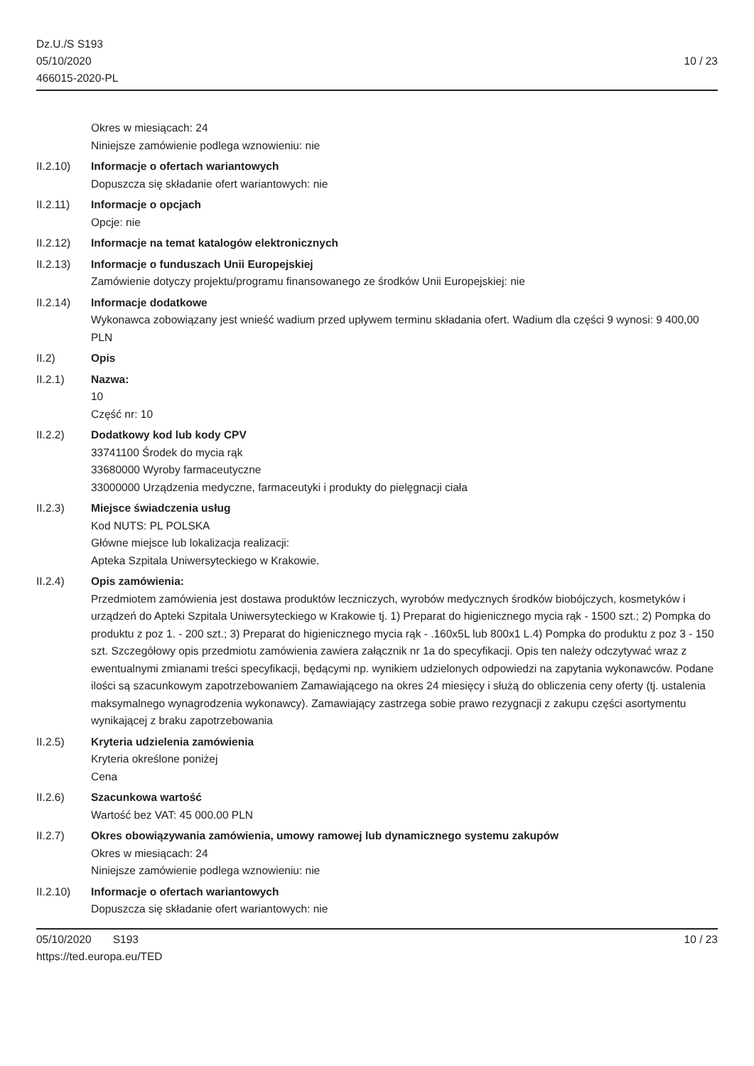Dz.U./S S193
05/10/2020
466015-2020-PL
10 / 23
Okres w miesiącach: 24
Niniejsze zamówienie podlega wznowieniu: nie
II.2.10) Informacje o ofertach wariantowych
Dopuszcza się składanie ofert wariantowych: nie
II.2.11) Informacje o opcjach
Opcje: nie
II.2.12) Informacje na temat katalogów elektronicznych
II.2.13) Informacje o funduszach Unii Europejskiej
Zamówienie dotyczy projektu/programu finansowanego ze środków Unii Europejskiej: nie
II.2.14) Informacje dodatkowe
Wykonawca zobowiązany jest wnieść wadium przed upływem terminu składania ofert. Wadium dla części 9 wynosi: 9 400,00 PLN
II.2) Opis
II.2.1) Nazwa:
10
Część nr: 10
II.2.2) Dodatkowy kod lub kody CPV
33741100 Środek do mycia rąk
33680000 Wyroby farmaceutyczne
33000000 Urządzenia medyczne, farmaceutyki i produkty do pielęgnacji ciała
II.2.3) Miejsce świadczenia usług
Kod NUTS: PL POLSKA
Główne miejsce lub lokalizacja realizacji:
Apteka Szpitala Uniwersyteckiego w Krakowie.
II.2.4) Opis zamówienia:
Przedmiotem zamówienia jest dostawa produktów leczniczych, wyrobów medycznych środków biobójczych, kosmetyków i urządzeń do Apteki Szpitala Uniwersyteckiego w Krakowie tj. 1) Preparat do higienicznego mycia rąk - 1500 szt.; 2) Pompka do produktu z poz 1. - 200 szt.; 3) Preparat do higienicznego mycia rąk - .160x5L lub 800x1 L.4) Pompka do produktu z poz 3 - 150 szt. Szczegółowy opis przedmiotu zamówienia zawiera załącznik nr 1a do specyfikacji. Opis ten należy odczytywać wraz z ewentualnymi zmianami treści specyfikacji, będącymi np. wynikiem udzielonych odpowiedzi na zapytania wykonawców. Podane ilości są szacunkowym zapotrzebowaniem Zamawiającego na okres 24 miesięcy i służą do obliczenia ceny oferty (tj. ustalenia maksymalnego wynagrodzenia wykonawcy). Zamawiający zastrzega sobie prawo rezygnacji z zakupu części asortymentu wynikającej z braku zapotrzebowania
II.2.5) Kryteria udzielenia zamówienia
Kryteria określone poniżej
Cena
II.2.6) Szacunkowa wartość
Wartość bez VAT: 45 000.00 PLN
II.2.7) Okres obowiązywania zamówienia, umowy ramowej lub dynamicznego systemu zakupów
Okres w miesiącach: 24
Niniejsze zamówienie podlega wznowieniu: nie
II.2.10) Informacje o ofertach wariantowych
Dopuszcza się składanie ofert wariantowych: nie
05/10/2020 S193 10 / 23
https://ted.europa.eu/TED